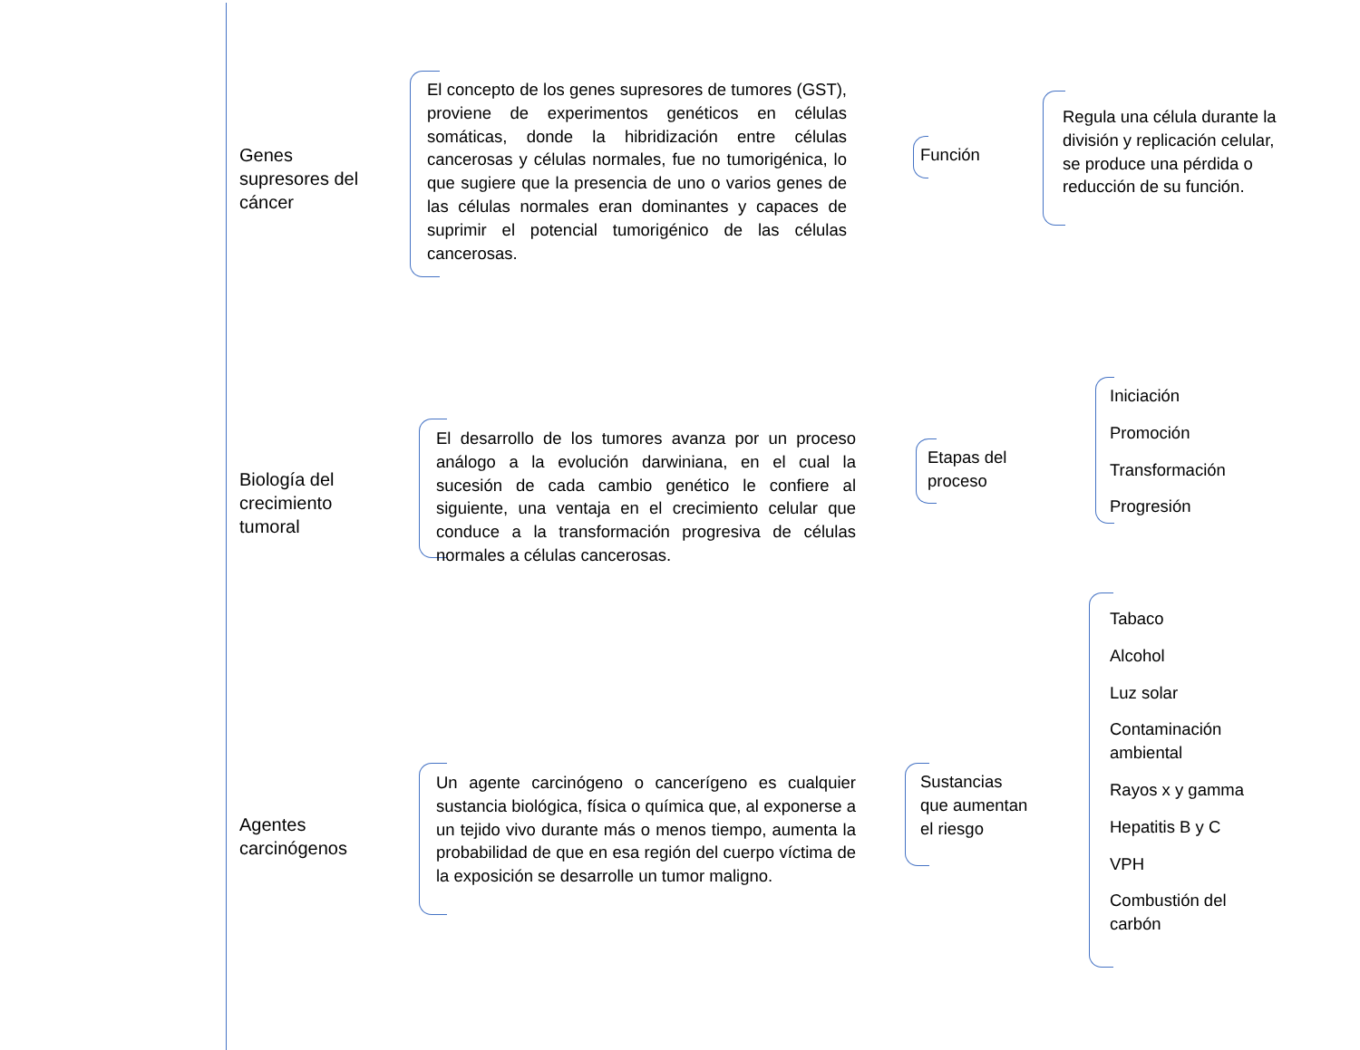Genes supresores del cáncer
El concepto de los genes supresores de tumores (GST), proviene de experimentos genéticos en células somáticas, donde la hibridización entre células cancerosas y células normales, fue no tumorigénica, lo que sugiere que la presencia de uno o varios genes de las células normales eran dominantes y capaces de suprimir el potencial tumorigénico de las células cancerosas.
Función
Regula una célula durante la división y replicación celular, se produce una pérdida o reducción de su función.
Biología del crecimiento tumoral
El desarrollo de los tumores avanza por un proceso análogo a la evolución darwiniana, en el cual la sucesión de cada cambio genético le confiere al siguiente, una ventaja en el crecimiento celular que conduce a la transformación progresiva de células normales a células cancerosas.
Etapas del proceso
Iniciación
Promoción
Transformación
Progresión
Agentes carcinógenos
Un agente carcinógeno o cancerígeno es cualquier sustancia biológica, física o química que, al exponerse a un tejido vivo durante más o menos tiempo, aumenta la probabilidad de que en esa región del cuerpo víctima de la exposición se desarrolle un tumor maligno.
Sustancias que aumentan el riesgo
Tabaco
Alcohol
Luz solar
Contaminación ambiental
Rayos x y gamma
Hepatitis B y C
VPH
Combustión del carbón